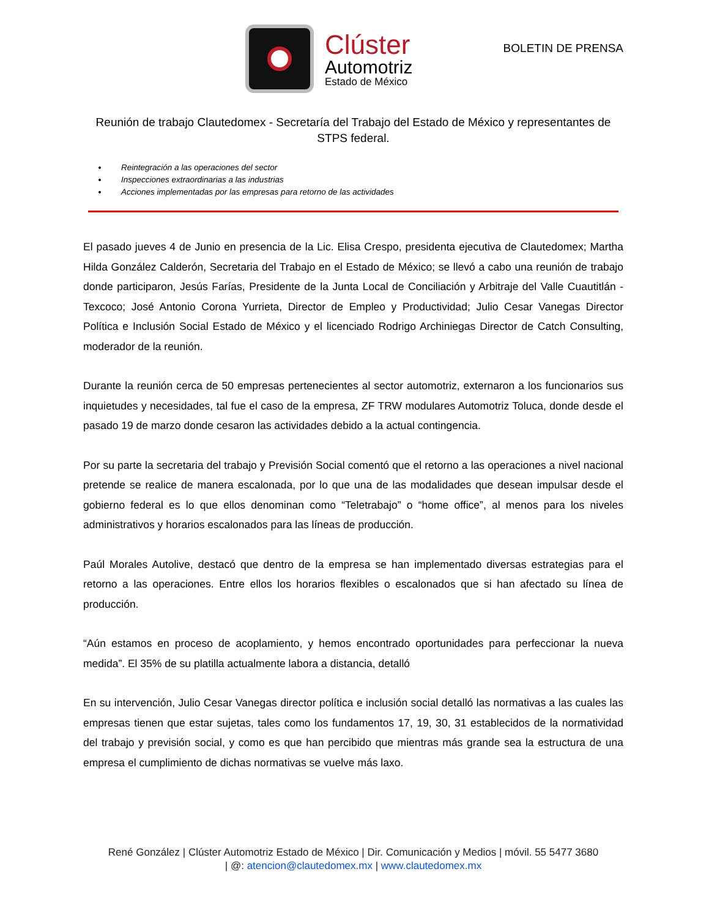Clúster
Automotriz
Estado de México
BOLETIN DE PRENSA
Reunión de trabajo Clautedomex - Secretaría del Trabajo del Estado de México y representantes de STPS federal.
Reintegración a las operaciones del sector
Inspecciones extraordinarias a las industrias
Acciones implementadas por las empresas para retorno de las actividades
El pasado jueves 4 de Junio en presencia de la Lic. Elisa Crespo, presidenta ejecutiva de Clautedomex; Martha Hilda González Calderón, Secretaria del Trabajo en el Estado de México; se llevó a cabo una reunión de trabajo donde participaron, Jesús Farías, Presidente de la Junta Local de Conciliación y Arbitraje del Valle Cuautitlán - Texcoco; José Antonio Corona Yurrieta, Director de Empleo y Productividad; Julio Cesar Vanegas Director Política e Inclusión Social Estado de México y el licenciado Rodrigo Archiniegas Director de Catch Consulting, moderador de la reunión.
Durante la reunión cerca de 50 empresas pertenecientes al sector automotriz, externaron a los funcionarios sus inquietudes y necesidades, tal fue el caso de la empresa, ZF TRW modulares Automotriz Toluca, donde desde el pasado 19 de marzo donde cesaron las actividades debido a la actual contingencia.
Por su parte la secretaria del trabajo y Previsión Social comentó que el retorno a las operaciones a nivel nacional pretende se realice de manera escalonada, por lo que una de las modalidades que desean impulsar desde el gobierno federal es lo que ellos denominan como “Teletrabajo” o “home office”, al menos para los niveles administrativos y horarios escalonados para las líneas de producción.
Paúl Morales Autolive, destacó que dentro de la empresa se han implementado diversas estrategias para el retorno a las operaciones. Entre ellos los horarios flexibles o escalonados que si han afectado su línea de producción.
“Aún estamos en proceso de acoplamiento, y hemos encontrado oportunidades para perfeccionar la nueva medida”. El 35% de su platilla actualmente labora a distancia, detalló
En su intervención, Julio Cesar Vanegas director política e inclusión social detalló las normativas a las cuales las empresas tienen que estar sujetas, tales como los fundamentos 17, 19, 30, 31 establecidos de la normatividad del trabajo y previsión social, y como es que han percibido que mientras más grande sea la estructura de una empresa el cumplimiento de dichas normativas se vuelve más laxo.
René González | Clúster Automotriz Estado de México | Dir. Comunicación y Medios | móvil. 55 5477 3680
| @: atencion@clautedomex.mx | www.clautedomex.mx